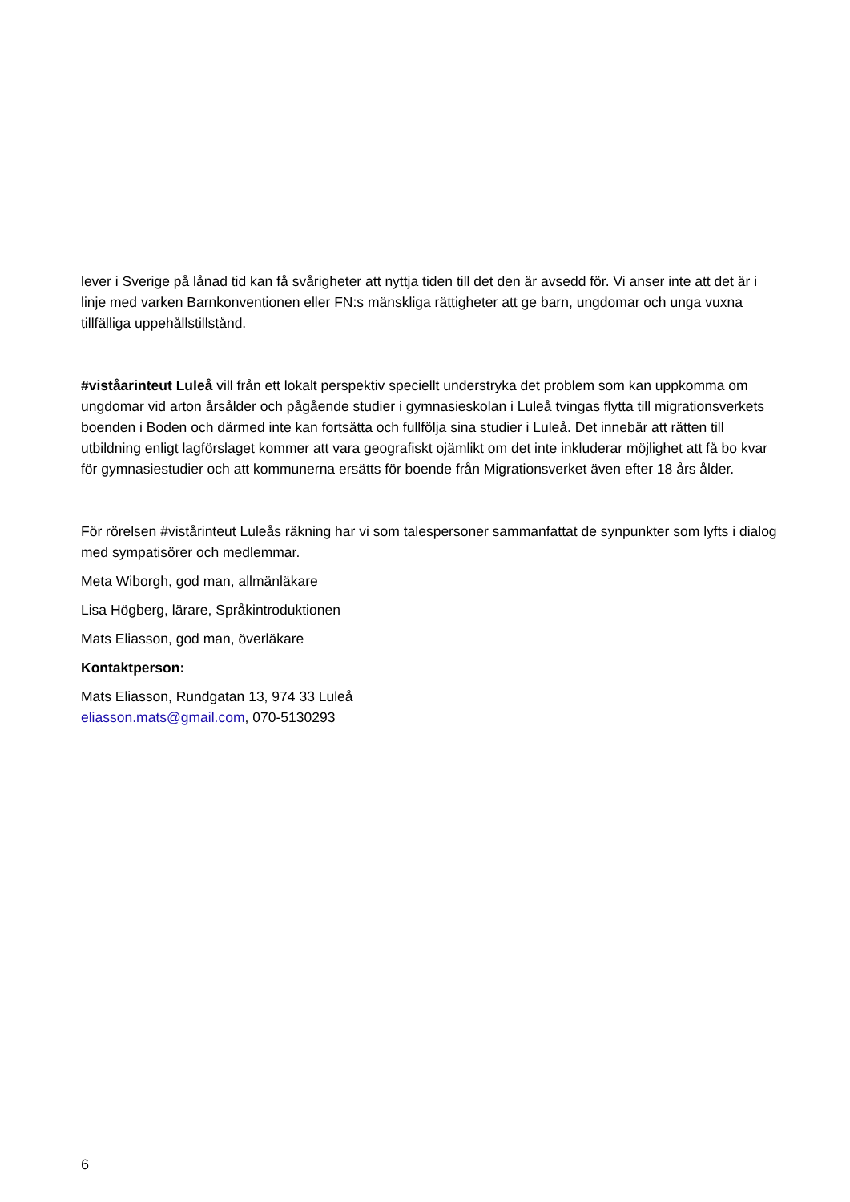lever i Sverige på lånad tid kan få svårigheter att nyttja tiden till det den är avsedd för. Vi anser inte att det är i linje med varken Barnkonventionen eller FN:s mänskliga rättigheter att ge barn, ungdomar och unga vuxna tillfälliga uppehållstillstånd.
#viståarinteut Luleå vill från ett lokalt perspektiv speciellt understryka det problem som kan uppkomma om ungdomar vid arton årsålder och pågående studier i gymnasieskolan i Luleå tvingas flytta till migrationsverkets boenden i Boden och därmed inte kan fortsätta och fullfölja sina studier i Luleå. Det innebär att rätten till utbildning enligt lagförslaget kommer att vara geografiskt ojämlikt om det inte inkluderar möjlighet att få bo kvar för gymnasiestudier och att kommunerna ersätts för boende från Migrationsverket även efter 18 års ålder.
För rörelsen #vistårinteut Luleås räkning har vi som talespersoner sammanfattat de synpunkter som lyfts i dialog med sympatisörer och medlemmar.
Meta Wiborgh, god man, allmänläkare
Lisa Högberg, lärare, Språkintroduktionen
Mats Eliasson, god man, överläkare
Kontaktperson:
Mats Eliasson, Rundgatan 13, 974 33 Luleå
eliasson.mats@gmail.com, 070-5130293
6